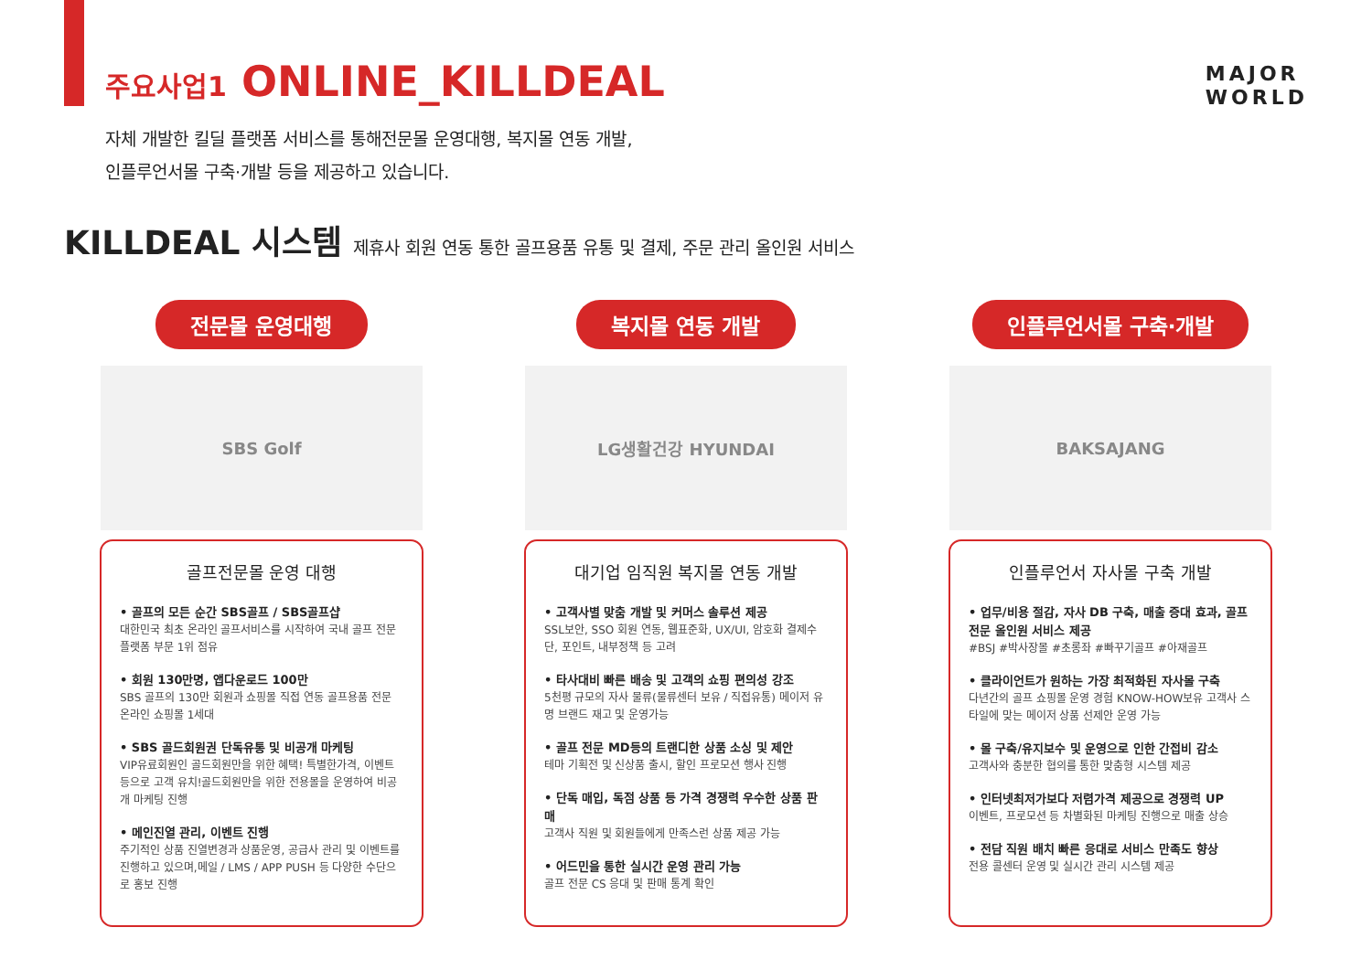주요사업1 ONLINE_KILLDEAL
MAJOR
WORLD
자체 개발한 킬딜 플랫폼 서비스를 통해전문몰 운영대행, 복지몰 연동 개발,
인플루언서몰 구축·개발 등을 제공하고 있습니다.
KILLDEAL 시스템 제휴사 회원 연동 통한 골프용품 유통 및 결제, 주문 관리 올인원 서비스
전문몰 운영대행
SBS Golf
골프전문몰 운영 대행
• 골프의 모든 순간 SBS골프 / SBS골프샵
대한민국 최초 온라인 골프서비스를 시작하여 국내 골프 전문 플랫폼 부문 1위 점유
• 회원 130만명, 앱다운로드 100만
SBS 골프의 130만 회원과 쇼핑몰 직접 연동 골프용품 전문 온라인 쇼핑몰 1세대
• SBS 골드회원권 단독유통 및 비공개 마케팅
VIP유료회원인 골드회원만을 위한 혜택! 특별한가격, 이벤트 등으로 고객 유치!골드회원만을 위한 전용몰을 운영하여 비공개 마케팅 진행
• 메인진열 관리, 이벤트 진행
주기적인 상품 진열변경과 상품운영, 공급사 관리 및 이벤트를 진행하고 있으며,메일 / LMS / APP PUSH 등 다양한 수단으로 홍보 진행
복지몰 연동 개발
LG생활건강 HYUNDAI
대기업 임직원 복지몰 연동 개발
• 고객사별 맞춤 개발 및 커머스 솔루션 제공
SSL보안, SSO 회원 연동, 웹표준화, UX/UI, 암호화 결제수단, 포인트, 내부정책 등 고려
• 타사대비 빠른 배송 및 고객의 쇼핑 편의성 강조
5천평 규모의 자사 물류(물류센터 보유 / 직접유통) 메이저 유명 브랜드 재고 및 운영가능
• 골프 전문 MD등의 트랜디한 상품 소싱 및 제안
테마 기획전 및 신상품 출시, 할인 프로모션 행사 진행
• 단독 매입, 독점 상품 등 가격 경쟁력 우수한 상품 판매
고객사 직원 및 회원들에게 만족스런 상품 제공 가능
• 어드민을 통한 실시간 운영 관리 가능
골프 전문 CS 응대 및 판매 통계 확인
인플루언서몰 구축·개발
BAKSAJANG
인플루언서 자사몰 구축 개발
• 업무/비용 절감, 자사 DB 구축, 매출 증대 효과, 골프전문 올인원 서비스 제공
#BSJ #박사장몰 #초롱좌 #빠꾸기골프 #아재골프
• 클라이언트가 원하는 가장 최적화된 자사몰 구축
다년간의 골프 쇼핑몰 운영 경험 KNOW-HOW보유 고객사 스타일에 맞는 메이저 상품 선제안 운영 가능
• 몰 구축/유지보수 및 운영으로 인한 간접비 감소
고객사와 충분한 협의를 통한 맞춤형 시스템 제공
• 인터넷최저가보다 저렴가격 제공으로 경쟁력 UP
이벤트, 프로모션 등 차별화된 마케팅 진행으로 매출 상승
• 전담 직원 배치 빠른 응대로 서비스 만족도 향상
전용 콜센터 운영 및 실시간 관리 시스템 제공